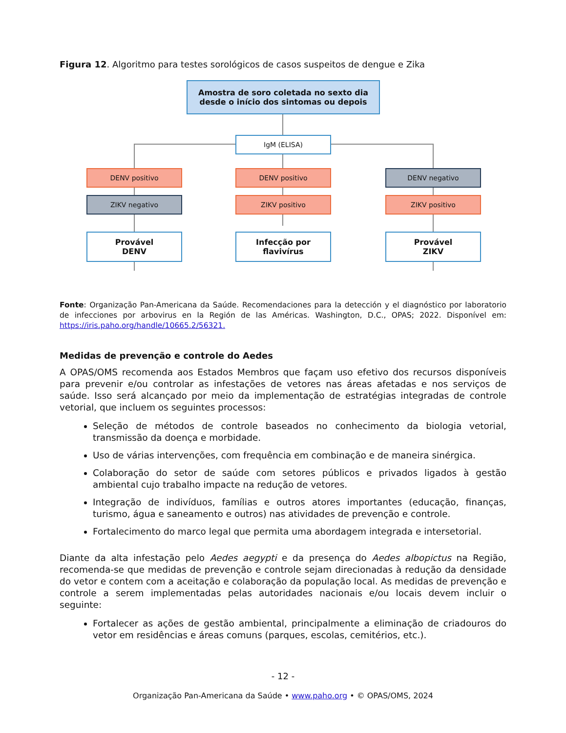Figura 12. Algoritmo para testes sorológicos de casos suspeitos de dengue e Zika
Amostra de soro coletada no sexto dia
desde o início dos sintomas ou depois
IgM (ELISA)
DENV positivo DENV positivo DENV negativo
ZIKV negativo ZIKV positivo ZIKV positivo
Provável
DENV
Infecção por
flavivírus
Provável
ZIKV
Fonte: Organização Pan-Americana da Saúde. Recomendaciones para la detección y el diagnóstico por laboratorio de infecciones por arbovirus en la Región de las Américas. Washington, D.C., OPAS; 2022. Disponível em: https://iris.paho.org/handle/10665.2/56321.
Medidas de prevenção e controle do Aedes
A OPAS/OMS recomenda aos Estados Membros que façam uso efetivo dos recursos disponíveis para prevenir e/ou controlar as infestações de vetores nas áreas afetadas e nos serviços de saúde. Isso será alcançado por meio da implementação de estratégias integradas de controle vetorial, que incluem os seguintes processos:
Seleção de métodos de controle baseados no conhecimento da biologia vetorial, transmissão da doença e morbidade.
Uso de várias intervenções, com frequência em combinação e de maneira sinérgica.
Colaboração do setor de saúde com setores públicos e privados ligados à gestão ambiental cujo trabalho impacte na redução de vetores.
Integração de indivíduos, famílias e outros atores importantes (educação, finanças, turismo, água e saneamento e outros) nas atividades de prevenção e controle.
Fortalecimento do marco legal que permita uma abordagem integrada e intersetorial.
Diante da alta infestação pelo Aedes aegypti e da presença do Aedes albopictus na Região, recomenda-se que medidas de prevenção e controle sejam direcionadas à redução da densidade do vetor e contem com a aceitação e colaboração da população local. As medidas de prevenção e controle a serem implementadas pelas autoridades nacionais e/ou locais devem incluir o seguinte:
Fortalecer as ações de gestão ambiental, principalmente a eliminação de criadouros do vetor em residências e áreas comuns (parques, escolas, cemitérios, etc.).
- 12 -
Organização Pan-Americana da Saúde • www.paho.org • © OPAS/OMS, 2024